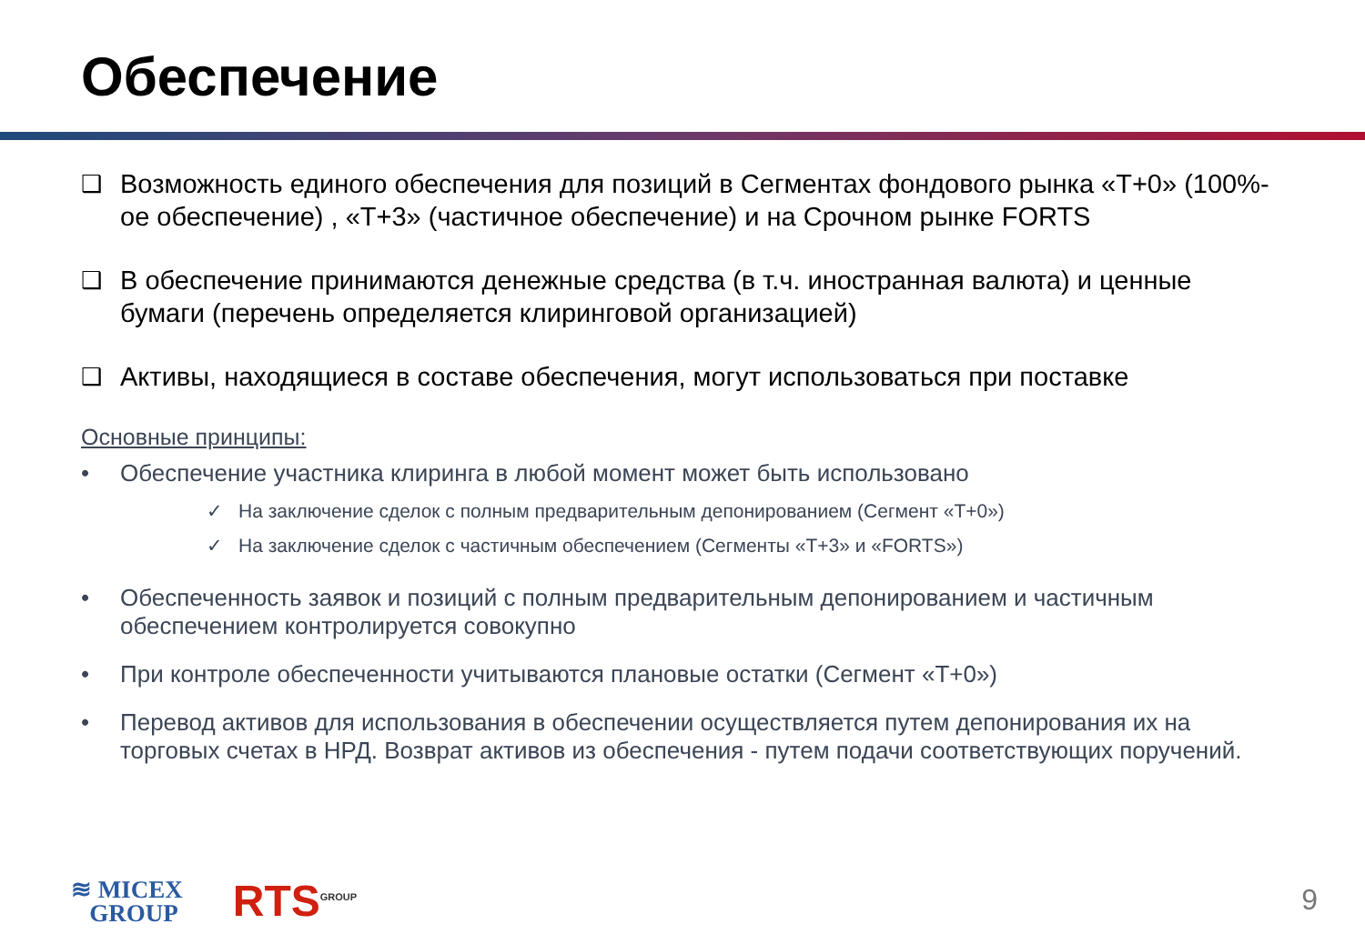Обеспечение
❑ Возможность единого обеспечения для позиций в Сегментах фондового рынка «Т+0» (100%-ое обеспечение) , «Т+3» (частичное обеспечение) и на Срочном рынке FORTS
❑ В обеспечение принимаются денежные средства (в т.ч. иностранная валюта) и ценные бумаги (перечень определяется клиринговой организацией)
❑ Активы, находящиеся в составе обеспечения, могут использоваться при поставке
Основные принципы:
• Обеспечение участника клиринга в любой момент может быть использовано
✓ На заключение сделок с полным предварительным депонированием (Сегмент «Т+0»)
✓ На заключение сделок с частичным обеспечением (Сегменты «Т+3» и «FORTS»)
• Обеспеченность заявок и позиций с полным предварительным депонированием и частичным обеспечением контролируется совокупно
• При контроле обеспеченности учитываются плановые остатки (Сегмент «Т+0»)
• Перевод активов для использования в обеспечении осуществляется путем депонирования их на торговых счетах в НРД. Возврат активов из обеспечения - путем подачи соответствующих поручений.
≋ MICEX
GROUP
RTS<sup>GROUP</sup>
9